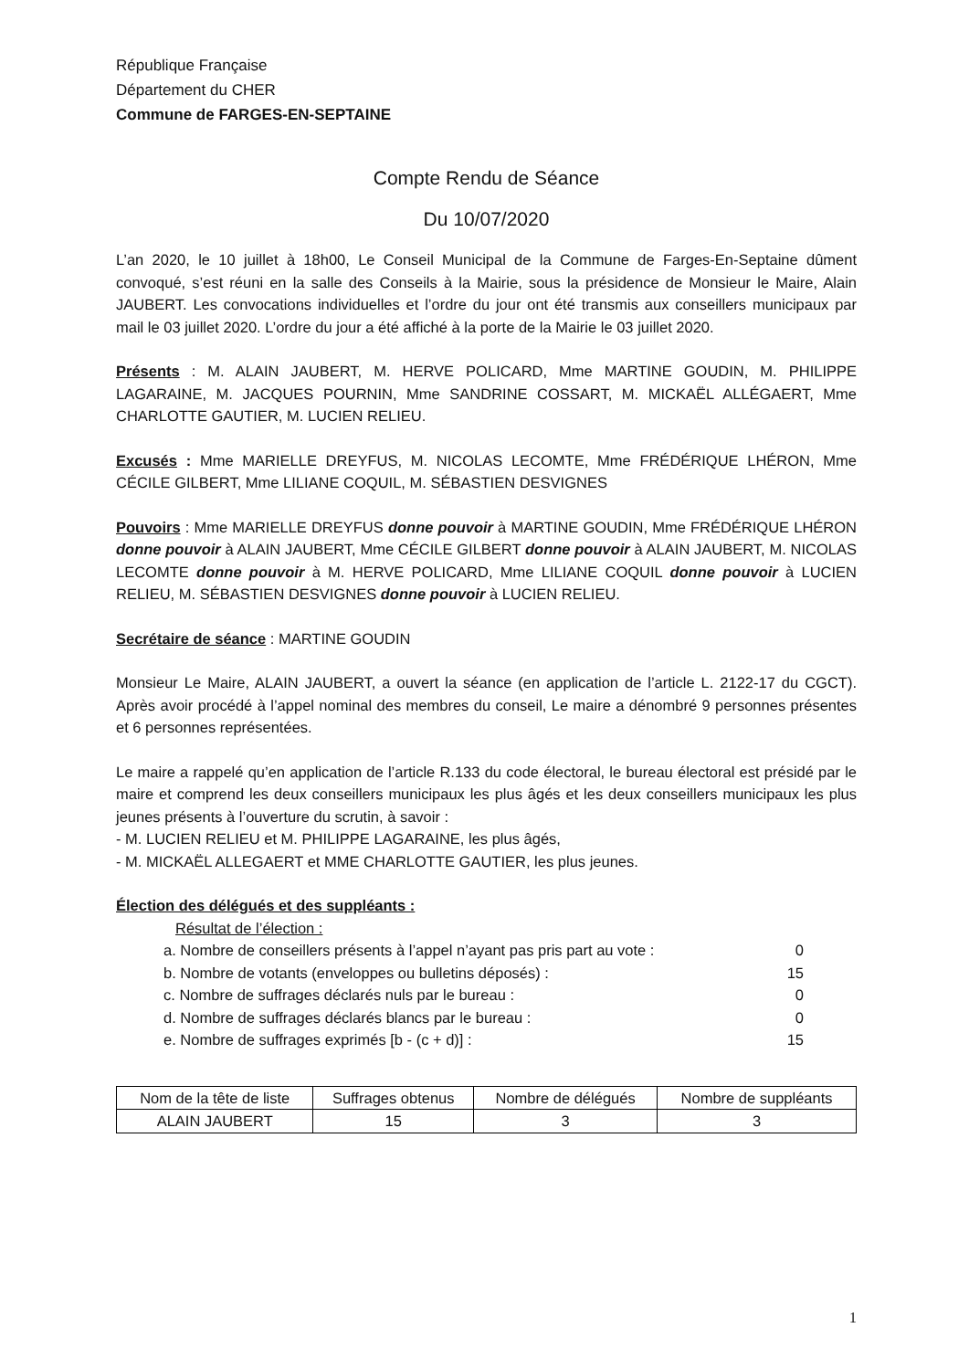République Française
Département du CHER
Commune de FARGES-EN-SEPTAINE
Compte Rendu de Séance
Du 10/07/2020
L’an 2020, le 10 juillet à 18h00, Le Conseil Municipal de la Commune de Farges-En-Septaine dûment convoqué, s’est réuni en la salle des Conseils à la Mairie, sous la présidence de Monsieur le Maire, Alain JAUBERT. Les convocations individuelles et l’ordre du jour ont été transmis aux conseillers municipaux par mail le 03 juillet 2020. L’ordre du jour a été affiché à la porte de la Mairie le 03 juillet 2020.
Présents : M. ALAIN JAUBERT, M. HERVE POLICARD, Mme MARTINE GOUDIN, M. PHILIPPE LAGARAINE, M. JACQUES POURNIN, Mme SANDRINE COSSART, M. MICKAËL ALLÉGAERT, Mme CHARLOTTE GAUTIER, M. LUCIEN RELIEU.
Excusés : Mme MARIELLE DREYFUS, M. NICOLAS LECOMTE, Mme FRÉDÉRIQUE LHÉRON, Mme CÉCILE GILBERT, Mme LILIANE COQUIL, M. SÉBASTIEN DESVIGNES
Pouvoirs : Mme MARIELLE DREYFUS donne pouvoir à MARTINE GOUDIN, Mme FRÉDÉRIQUE LHÉRON donne pouvoir à ALAIN JAUBERT, Mme CÉCILE GILBERT donne pouvoir à ALAIN JAUBERT, M. NICOLAS LECOMTE donne pouvoir à M. HERVE POLICARD, Mme LILIANE COQUIL donne pouvoir à LUCIEN RELIEU, M. SÉBASTIEN DESVIGNES donne pouvoir à LUCIEN RELIEU.
Secrétaire de séance : MARTINE GOUDIN
Monsieur Le Maire, ALAIN JAUBERT, a ouvert la séance (en application de l’article L. 2122-17 du CGCT). Après avoir procédé à l’appel nominal des membres du conseil, Le maire a dénombré 9 personnes présentes et 6 personnes représentées.
Le maire a rappelé qu’en application de l’article R.133 du code électoral, le bureau électoral est présidé par le maire et comprend les deux conseillers municipaux les plus âgés et les deux conseillers municipaux les plus jeunes présents à l’ouverture du scrutin, à savoir :
- M. LUCIEN RELIEU et M. PHILIPPE LAGARAINE, les plus âgés,
- M. MICKAËL ALLEGAERT et MME CHARLOTTE GAUTIER, les plus jeunes.
Élection des délégués et des suppléants :
Résultat de l’élection :
a. Nombre de conseillers présents à l’appel n’ayant pas pris part au vote : 0
b. Nombre de votants (enveloppes ou bulletins déposés) : 15
c. Nombre de suffrages déclarés nuls par le bureau : 0
d. Nombre de suffrages déclarés blancs par le bureau : 0
e. Nombre de suffrages exprimés [b - (c + d)] : 15
| Nom de la tête de liste | Suffrages obtenus | Nombre de délégués | Nombre de suppléants |
| --- | --- | --- | --- |
| ALAIN JAUBERT | 15 | 3 | 3 |
1